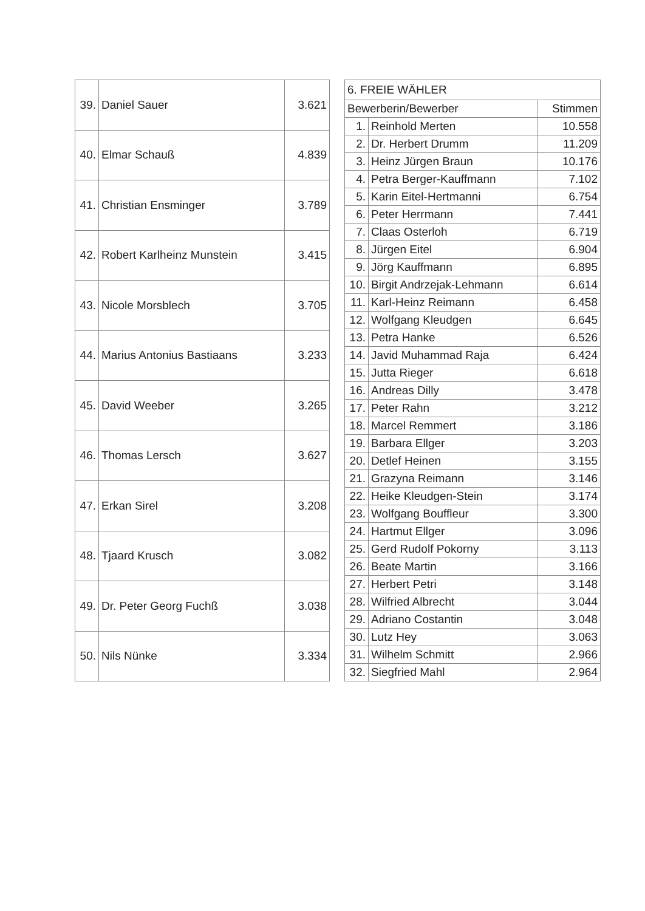| 39. | Daniel Sauer | 3.621 |
| 40. | Elmar Schauß | 4.839 |
| 41. | Christian Ensminger | 3.789 |
| 42. | Robert Karlheinz Munstein | 3.415 |
| 43. | Nicole Morsblech | 3.705 |
| 44. | Marius Antonius Bastiaans | 3.233 |
| 45. | David Weeber | 3.265 |
| 46. | Thomas Lersch | 3.627 |
| 47. | Erkan Sirel | 3.208 |
| 48. | Tjaard Krusch | 3.082 |
| 49. | Dr. Peter Georg Fuchß | 3.038 |
| 50. | Nils Nünke | 3.334 |
| 6. FREIE WÄHLER | | |
| --- | --- | --- |
| Bewerberin/Bewerber | | Stimmen |
| 1. | Reinhold Merten | 10.558 |
| 2. | Dr. Herbert Drumm | 11.209 |
| 3. | Heinz Jürgen Braun | 10.176 |
| 4. | Petra Berger-Kauffmann | 7.102 |
| 5. | Karin Eitel-Hertmanni | 6.754 |
| 6. | Peter Herrmann | 7.441 |
| 7. | Claas Osterloh | 6.719 |
| 8. | Jürgen Eitel | 6.904 |
| 9. | Jörg Kauffmann | 6.895 |
| 10. | Birgit Andrzejak-Lehmann | 6.614 |
| 11. | Karl-Heinz Reimann | 6.458 |
| 12. | Wolfgang Kleudgen | 6.645 |
| 13. | Petra Hanke | 6.526 |
| 14. | Javid Muhammad Raja | 6.424 |
| 15. | Jutta Rieger | 6.618 |
| 16. | Andreas Dilly | 3.478 |
| 17. | Peter Rahn | 3.212 |
| 18. | Marcel Remmert | 3.186 |
| 19. | Barbara Ellger | 3.203 |
| 20. | Detlef Heinen | 3.155 |
| 21. | Grazyna Reimann | 3.146 |
| 22. | Heike Kleudgen-Stein | 3.174 |
| 23. | Wolfgang Bouffleur | 3.300 |
| 24. | Hartmut Ellger | 3.096 |
| 25. | Gerd Rudolf Pokorny | 3.113 |
| 26. | Beate Martin | 3.166 |
| 27. | Herbert Petri | 3.148 |
| 28. | Wilfried Albrecht | 3.044 |
| 29. | Adriano Costantin | 3.048 |
| 30. | Lutz Hey | 3.063 |
| 31. | Wilhelm Schmitt | 2.966 |
| 32. | Siegfried Mahl | 2.964 |